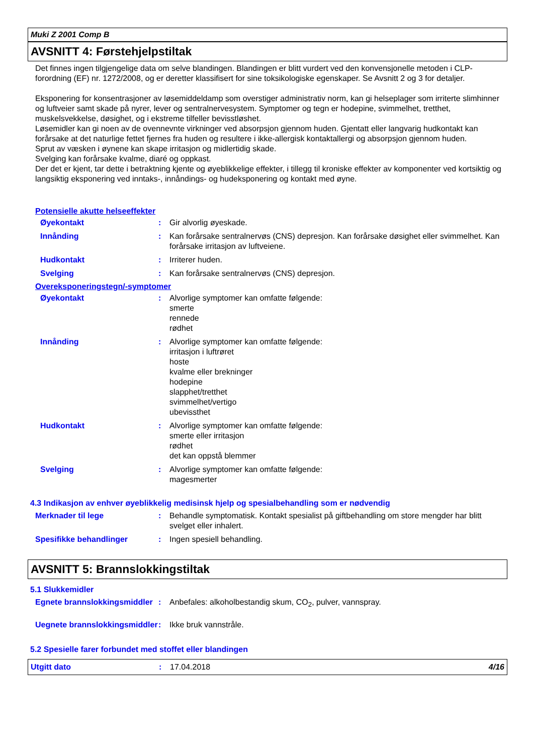Muki Z 2001 Comp B
AVSNITT 4: Førstehjelpstiltak
Det finnes ingen tilgjengelige data om selve blandingen. Blandingen er blitt vurdert ved den konvensjonelle metoden i CLP-forordning (EF) nr. 1272/2008, og er deretter klassifisert for sine toksikologiske egenskaper. Se Avsnitt 2 og 3 for detaljer.
Eksponering for konsentrasjoner av løsemiddeldamp som overstiger administrativ norm, kan gi helseplager som irriterte slimhinner og luftveier samt skade på nyrer, lever og sentralnervesystem. Symptomer og tegn er hodepine, svimmelhet, tretthet, muskelsvekkelse, døsighet, og i ekstreme tilfeller bevisstløshet.
Løsemidler kan gi noen av de ovennevnte virkninger ved absorpsjon gjennom huden. Gjentatt eller langvarig hudkontakt kan forårsake at det naturlige fettet fjernes fra huden og resultere i ikke-allergisk kontaktallergi og absorpsjon gjennom huden.
Sprut av væsken i øynene kan skape irritasjon og midlertidig skade.
Svelging kan forårsake kvalme, diaré og oppkast.
Der det er kjent, tar dette i betraktning kjente og øyeblikkelige effekter, i tillegg til kroniske effekter av komponenter ved kortsiktig og langsiktig eksponering ved inntaks-, innåndings- og hudeksponering og kontakt med øyne.
Potensielle akutte helseeffekter
Øyekontakt : Gir alvorlig øyeskade.
Innånding : Kan forårsake sentralnervøs (CNS) depresjon. Kan forårsake døsighet eller svimmelhet. Kan forårsake irritasjon av luftveiene.
Hudkontakt : Irriterer huden.
Svelging : Kan forårsake sentralnervøs (CNS) depresjon.
Overeksponeringstegn/-symptomer
Øyekontakt : Alvorlige symptomer kan omfatte følgende:
smerte
rennede
rødhet
Innånding : Alvorlige symptomer kan omfatte følgende:
irritasjon i luftrøret
hoste
kvalme eller brekninger
hodepine
slapphet/tretthet
svimmelhet/vertigo
ubevissthet
Hudkontakt : Alvorlige symptomer kan omfatte følgende:
smerte eller irritasjon
rødhet
det kan oppstå blemmer
Svelging : Alvorlige symptomer kan omfatte følgende:
magesmerter
4.3 Indikasjon av enhver øyeblikkelig medisinsk hjelp og spesialbehandling som er nødvendig
Merknader til lege : Behandle symptomatisk. Kontakt spesialist på giftbehandling om store mengder har blitt svelget eller inhalert.
Spesifikke behandlinger : Ingen spesiell behandling.
AVSNITT 5: Brannslokkingstiltak
5.1 Slukkemidler
Egnete brannslokkingsmiddler
: Anbefales: alkoholbestandig skum, CO<sub>2</sub>, pulver, vannspray.
Uegnete brannslokkingsmiddler
: Ikke bruk vannstråle.
5.2 Spesielle farer forbundet med stoffet eller blandingen
Utgitt dato : 17.04.2018 4/16